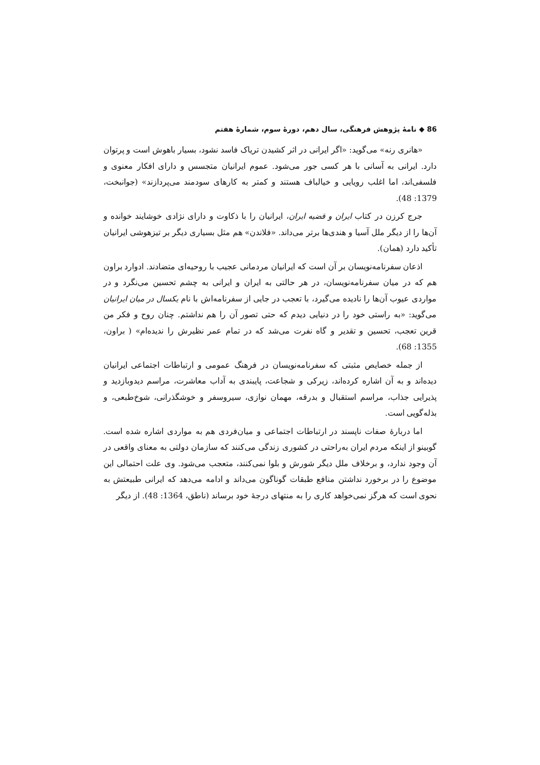86 ◆ نامهٔ پژوهش فرهنگی، سال دهم، دورهٔ سوم، شمارهٔ هفتم
«هانری رنه» می‌گوید: «اگر ایرانی در اثر کشیدن تریاک فاسد نشود، بسیار باهوش است و پرتوان دارد. ایرانی به آسانی با هر کسی جور می‌شود. عموم ایرانیان متجسس و دارای افکار معنوی و فلسفی‌اند، اما اغلب رویایی و خیالباف هستند و کمتر به کارهای سودمند می‌پردازند» (جوانبخت، 1379: 48).
جرج کرزن در کتاب ایران و قضیه ایران، ایرانیان را با ذکاوت و دارای نژادی خوشایند خوانده و آن‌ها را از دیگر ملل آسیا و هندی‌ها برتر می‌داند. «فلاندن» هم مثل بسیاری دیگر بر تیزهوشی ایرانیان تأکید دارد (همان).
اذعان سفرنامه‌نویسان بر آن است که ایرانیان مردمانی عجیب با روحیه‌ای متضادند. ادوارد براون هم که در میان سفرنامه‌نویسان، در هر حالتی به ایران و ایرانی به چشم تحسین می‌نگرد و در مواردی عیوب آن‌ها را نادیده می‌گیرد، با تعجب در جایی از سفرنامه‌اش با نام یکسال در میان ایرانیان می‌گوید: «به راستی خود را در دنیایی دیدم که حتی تصور آن را هم نداشتم. چنان روح و فکر من قرین تعجب، تحسین و تقدیر و گاه نفرت می‌شد که در تمام عمر نظیرش را ندیده‌ام» ( براون، 1355: 68).
از جمله خصایص مثبتی که سفرنامه‌نویسان در فرهنگ عمومی و ارتباطات اجتماعی ایرانیان دیده‌اند و به آن اشاره کرده‌اند، زیرکی و شجاعت، پایبندی به آداب معاشرت، مراسم دیدوبازدید و پذیرایی جذاب، مراسم استقبال و بدرقه، مهمان نوازی، سیروسفر و خوشگذرانی، شوخ‌طبعی، و بذله‌گویی است.
اما دربارهٔ صفات ناپسند در ارتباطات اجتماعی و میان‌فردی هم به مواردی اشاره شده است. گوبینو از اینکه مردم ایران به‌راحتی در کشوری زندگی می‌کنند که سازمان دولتی به معنای واقعی در آن وجود ندارد، و برخلاف ملل دیگر شورش و بلوا نمی‌کنند، متعجب می‌شود. وی علت احتمالی این موضوع را در برخورد نداشتن منافع طبقات گوناگون می‌داند و ادامه می‌دهد که ایرانی طبیعتش به نحوی است که هرگز نمی‌خواهد کاری را به منتهای درجهٔ خود برساند (ناطق، 1364: 48). از دیگر